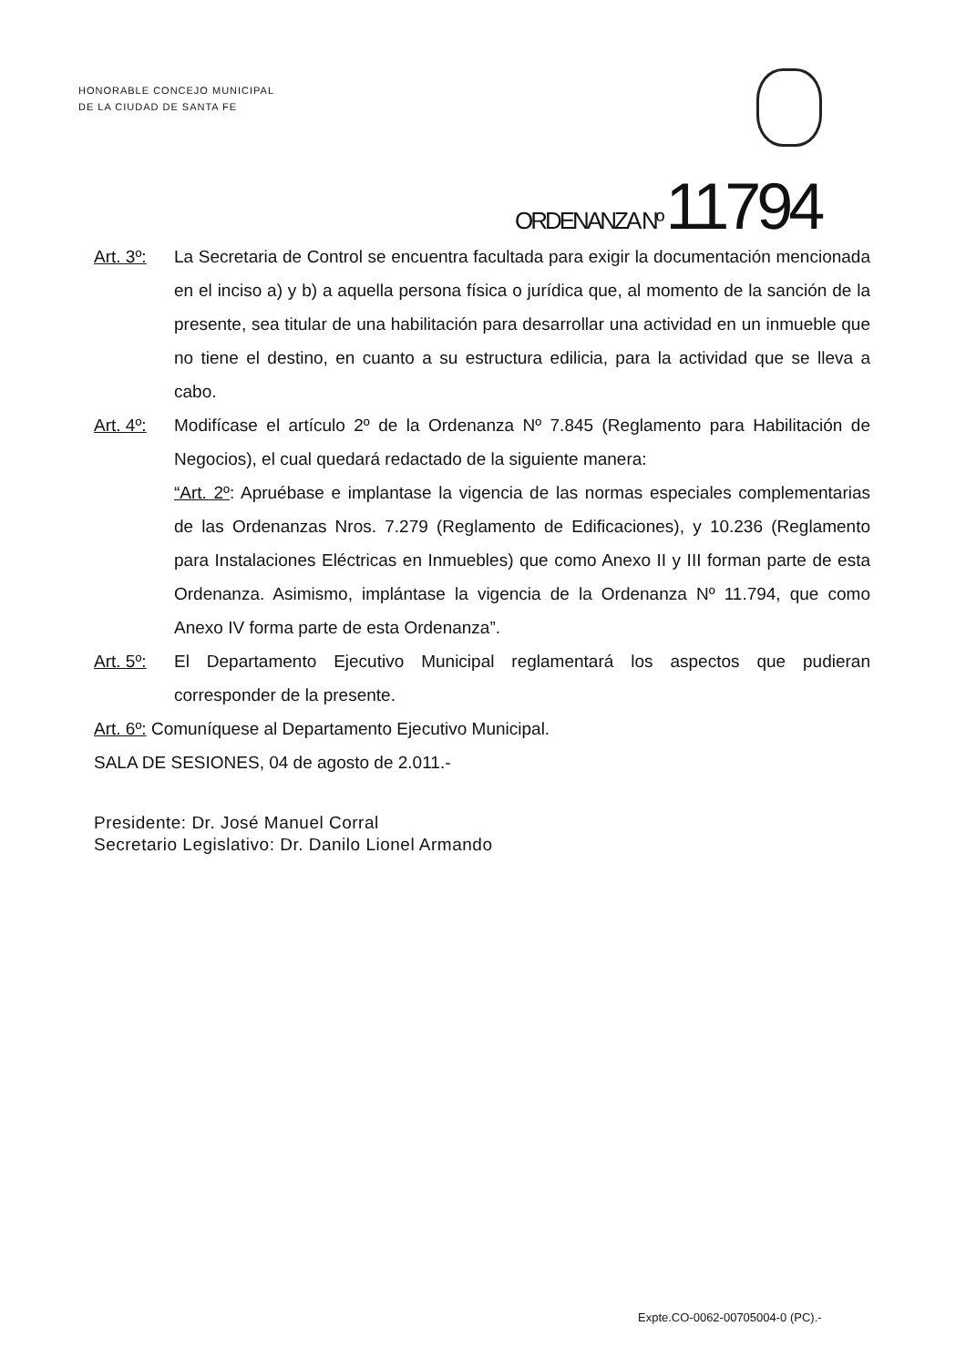HONORABLE CONCEJO MUNICIPAL
DE LA CIUDAD DE SANTA FE
ORDENANZA Nº 11794
Art. 3º:
La Secretaria de Control se encuentra facultada para exigir la documentación mencionada en el inciso a) y b) a aquella persona física o jurídica que, al momento de la sanción de la presente, sea titular de una habilitación para desarrollar una actividad en un inmueble que no tiene el destino, en cuanto a su estructura edilicia, para la actividad que se lleva a cabo.
Art. 4º:
Modifícase el artículo 2º de la Ordenanza Nº 7.845 (Reglamento para Habilitación de Negocios), el cual quedará redactado de la siguiente manera:
“Art. 2º: Apruébase e implantase la vigencia de las normas especiales complementarias de las Ordenanzas Nros. 7.279 (Reglamento de Edificaciones), y 10.236 (Reglamento para Instalaciones Eléctricas en Inmuebles) que como Anexo II y III forman parte de esta Ordenanza. Asimismo, implántase la vigencia de la Ordenanza Nº 11.794, que como Anexo IV forma parte de esta Ordenanza”.
Art. 5º:
El Departamento Ejecutivo Municipal reglamentará los aspectos que pudieran corresponder de la presente.
Art. 6º: Comuníquese al Departamento Ejecutivo Municipal.
SALA DE SESIONES, 04 de agosto de 2.011.-
Presidente: Dr. José Manuel Corral
Secretario Legislativo: Dr. Danilo Lionel Armando
Expte.CO-0062-00705004-0 (PC).-